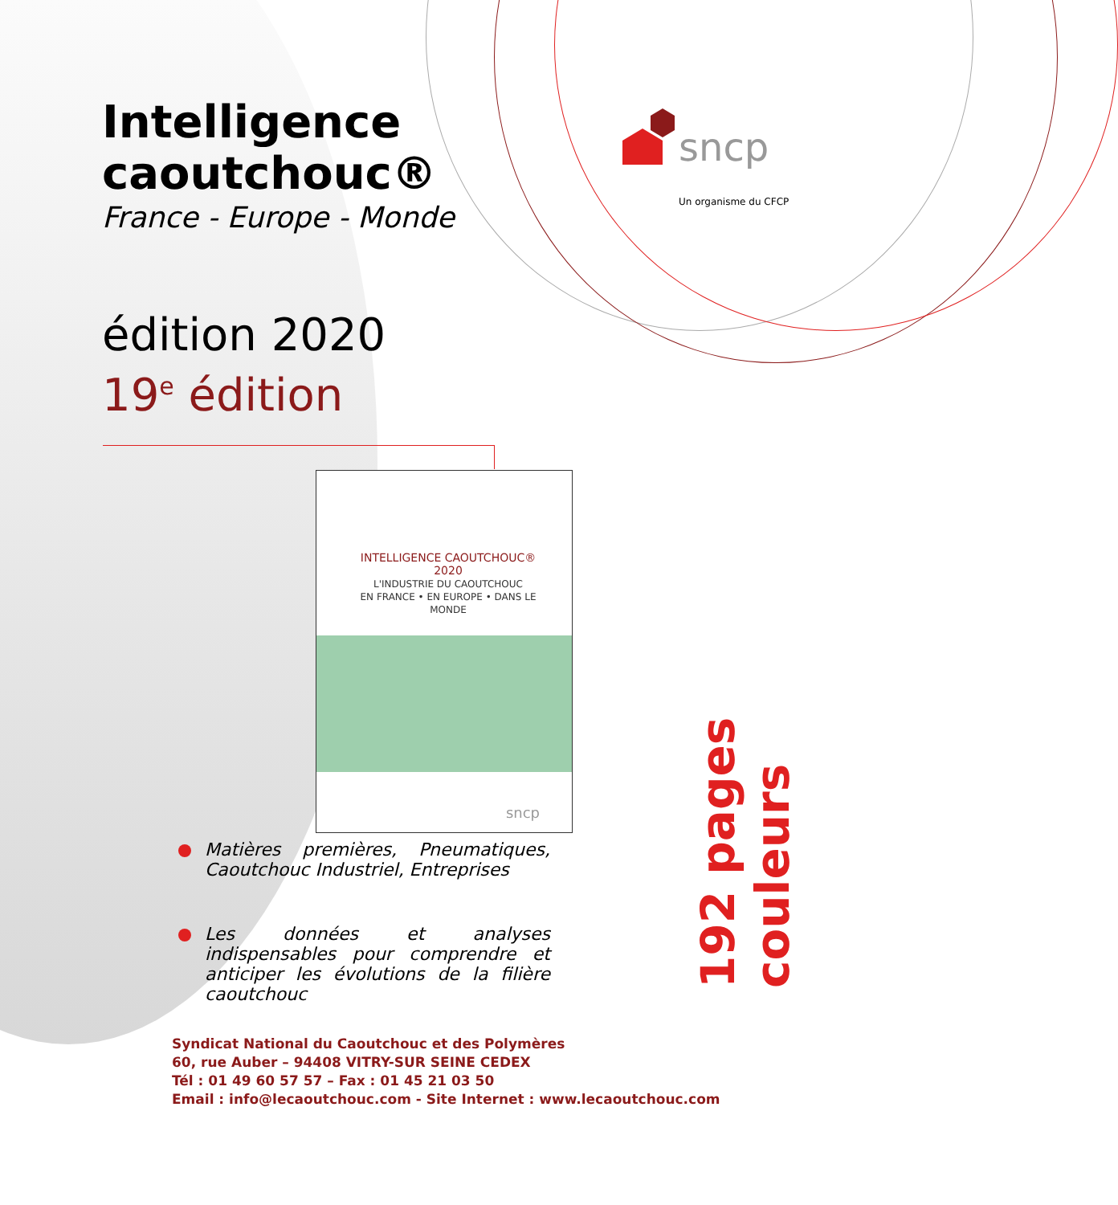Intelligence
caoutchouc®
France - Europe - Monde
édition 2020
19<sup>e</sup> édition
sncp
Un organisme du CFCP
INTELLIGENCE CAOUTCHOUC® 2020
L'INDUSTRIE DU CAOUTCHOUC
EN FRANCE • EN EUROPE • DANS LE MONDE
sncp
Matières premières, Pneumatiques, Caoutchouc Industriel, Entreprises
Les données et analyses indispensables pour comprendre et anticiper les évolutions de la filière caoutchouc
192 pages couleurs
Syndicat National du Caoutchouc et des Polymères
60, rue Auber – 94408 VITRY-SUR SEINE CEDEX
Tél : 01 49 60 57 57 – Fax : 01 45 21 03 50
Email : info@lecaoutchouc.com - Site Internet : www.lecaoutchouc.com